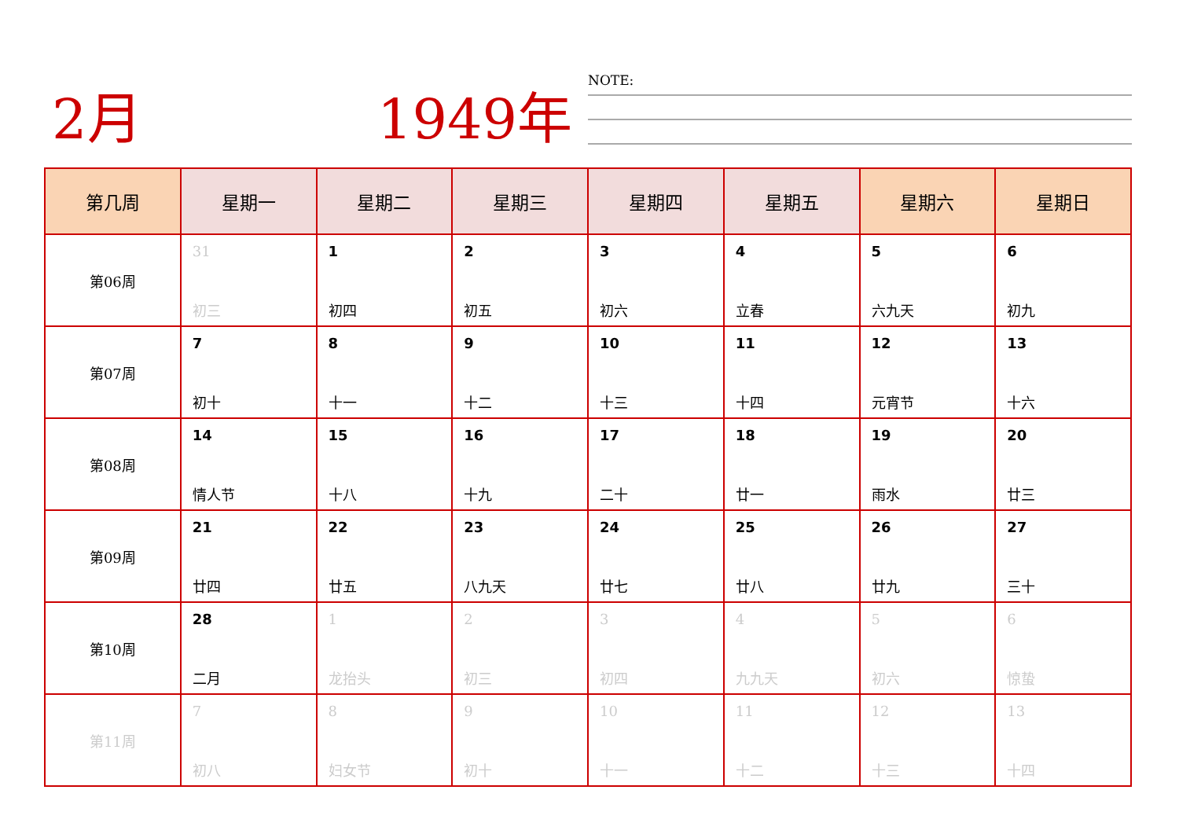2月 1949年 NOTE:
| 第几周 | 星期一 | 星期二 | 星期三 | 星期四 | 星期五 | 星期六 | 星期日 |
| --- | --- | --- | --- | --- | --- | --- | --- |
| 第06周 | 31 初三 | 1 初四 | 2 初五 | 3 初六 | 4 立春 | 5 六九天 | 6 初九 |
| 第07周 | 7 初十 | 8 十一 | 9 十二 | 10 十三 | 11 十四 | 12 元宵节 | 13 十六 |
| 第08周 | 14 情人节 | 15 十八 | 16 十九 | 17 二十 | 18 廿一 | 19 雨水 | 20 廿三 |
| 第09周 | 21 廿四 | 22 廿五 | 23 八九天 | 24 廿七 | 25 廿八 | 26 廿九 | 27 三十 |
| 第10周 | 28 二月 | 1 龙抬头 | 2 初三 | 3 初四 | 4 九九天 | 5 初六 | 6 惊蛰 |
| 第11周 | 7 初八 | 8 妇女节 | 9 初十 | 10 十一 | 11 十二 | 12 十三 | 13 十四 |